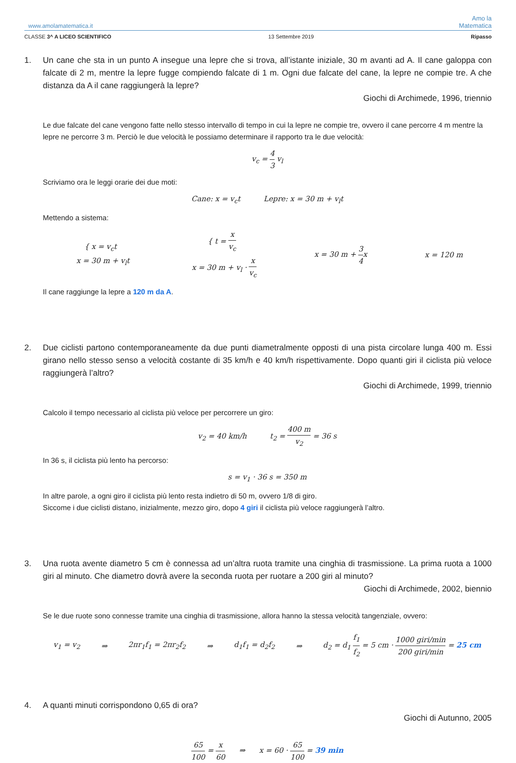www.amolamatematica.it Amo la
Matematica
CLASSE 3^ A LICEO SCIENTIFICO 13 Settembre 2019 Ripasso
1. Un cane che sta in un punto A insegue una lepre che si trova, all’istante iniziale, 30 m avanti ad A. Il cane galoppa con falcate di 2 m, mentre la lepre fugge compiendo falcate di 1 m. Ogni due falcate del cane, la lepre ne compie tre. A che distanza da A il cane raggiungerà la lepre?
Giochi di Archimede, 1996, triennio
Le due falcate del cane vengono fatte nello stesso intervallo di tempo in cui la lepre ne compie tre, ovvero il cane percorre 4 m mentre la lepre ne percorre 3 m. Perciò le due velocità le possiamo determinare il rapporto tra le due velocità:
v<sub>c</sub> = 4 3 v<sub>l</sub>
Scriviamo ora le leggi orarie dei due moti:
Cane: x = v<sub>c</sub>t Lepre: x = 30 m + v<sub>l</sub>t
Mettendo a sistema:
{ x = v<sub>c</sub>t
x = 30 m + v<sub>l</sub>t { t = x v<sub>c</sub>
x = 30 m + v<sub>l</sub> · x v<sub>c</sub> x = 30 m + 3 4x x = 120 m
Il cane raggiunge la lepre a 120 m da A.
2. Due ciclisti partono contemporaneamente da due punti diametralmente opposti di una pista circolare lunga 400 m. Essi girano nello stesso senso a velocità costante di 35 km/h e 40 km/h rispettivamente. Dopo quanti giri il ciclista più veloce raggiungerà l’altro?
Giochi di Archimede, 1999, triennio
Calcolo il tempo necessario al ciclista più veloce per percorrere un giro:
v<sub>2</sub> = 40 km/h t<sub>2</sub> = 400 m v<sub>2</sub> = 36 s
In 36 s, il ciclista più lento ha percorso:
s = v<sub>1</sub> · 36 s = 350 m
In altre parole, a ogni giro il ciclista più lento resta indietro di 50 m, ovvero 1/8 di giro.
Siccome i due ciclisti distano, inizialmente, mezzo giro, dopo 4 giri il ciclista più veloce raggiungerà l’altro.
3. Una ruota avente diametro 5 cm è connessa ad un’altra ruota tramite una cinghia di trasmissione. La prima ruota a 1000 giri al minuto. Che diametro dovrà avere la seconda ruota per ruotare a 200 giri al minuto?
Giochi di Archimede, 2002, biennio
Se le due ruote sono connesse tramite una cinghia di trasmissione, allora hanno la stessa velocità tangenziale, ovvero:
v<sub>1</sub> = v<sub>2</sub> ⇒ 2πr<sub>1</sub>f<sub>1</sub> = 2πr<sub>2</sub>f<sub>2</sub> ⇒ d<sub>1</sub>f<sub>1</sub> = d<sub>2</sub>f<sub>2</sub> ⇒ d<sub>2</sub> = d<sub>1</sub> f<sub>1</sub> f<sub>2</sub> = 5 cm · 1000 giri/min 200 giri/min = 25 cm
4. A quanti minuti corrispondono 0,65 di ora?
Giochi di Autunno, 2005
65 100 = x 60 ⇒ x = 60 · 65 100 = 39 min